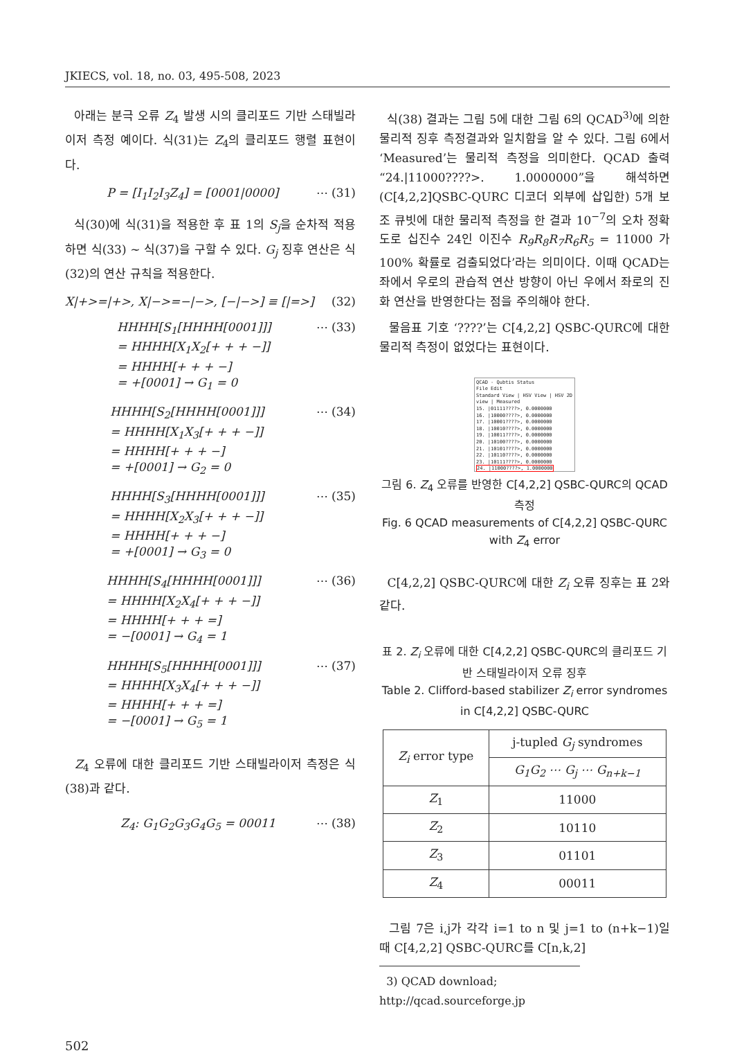JKIECS, vol. 18, no. 03, 495-508, 2023
아래는 분극 오류 Z<sub>4</sub> 발생 시의 클리포드 기반 스태빌라이저 측정 예이다. 식(31)는 Z<sub>4</sub>의 클리포드 행렬 표현이다.
P = [I<sub>1</sub>I<sub>2</sub>I<sub>3</sub>Z<sub>4</sub>] = [0001|0000] ⋯ (31)
식(30)에 식(31)을 적용한 후 표 1의 S<sub>j</sub>을 순차적 적용하면 식(33) ~ 식(37)을 구할 수 있다. G<sub>j</sub> 징후 연산은 식(32)의 연산 규칙을 적용한다.
X|+>=|+>, X|−>=−|−>, [−|−>] ≡ [|=>] (32)
HHHH[S<sub>1</sub>[HHHH[0001]]]
= HHHH[X<sub>1</sub>X<sub>2</sub>[+ + + −]]
= HHHH[+ + + −]
= +[0001] → G<sub>1</sub> = 0 ⋯ (33)
HHHH[S<sub>2</sub>[HHHH[0001]]]
= HHHH[X<sub>1</sub>X<sub>3</sub>[+ + + −]]
= HHHH[+ + + −]
= +[0001] → G<sub>2</sub> = 0 ⋯ (34)
HHHH[S<sub>3</sub>[HHHH[0001]]]
= HHHH[X<sub>2</sub>X<sub>3</sub>[+ + + −]]
= HHHH[+ + + −]
= +[0001] → G<sub>3</sub> = 0 ⋯ (35)
HHHH[S<sub>4</sub>[HHHH[0001]]]
= HHHH[X<sub>2</sub>X<sub>4</sub>[+ + + −]]
= HHHH[+ + + =]
= −[0001] → G<sub>4</sub> = 1 ⋯ (36)
HHHH[S<sub>5</sub>[HHHH[0001]]]
= HHHH[X<sub>3</sub>X<sub>4</sub>[+ + + −]]
= HHHH[+ + + =]
= −[0001] → G<sub>5</sub> = 1 ⋯ (37)
Z<sub>4</sub> 오류에 대한 클리포드 기반 스태빌라이저 측정은 식(38)과 같다.
Z<sub>4</sub>: G<sub>1</sub>G<sub>2</sub>G<sub>3</sub>G<sub>4</sub>G<sub>5</sub> = 00011 ⋯ (38)
식(38) 결과는 그림 5에 대한 그림 6의 QCAD<sup>3)</sup>에 의한 물리적 징후 측정결과와 일치함을 알 수 있다. 그림 6에서 ‘Measured’는 물리적 측정을 의미한다. QCAD 출력 “24.|11000????>. 1.0000000”을 해석하면 (C[4,2,2]QSBC-QURC 디코더 외부에 삽입한) 5개 보조 큐빗에 대한 물리적 측정을 한 결과 10<sup>−7</sup>의 오차 정확도로 십진수 24인 이진수 R<sub>9</sub>R<sub>8</sub>R<sub>7</sub>R<sub>6</sub>R<sub>5</sub> = 11000 가 100% 확률로 검출되었다’라는 의미이다. 이때 QCAD는 좌에서 우로의 관습적 연산 방향이 아닌 우에서 좌로의 진화 연산을 반영한다는 점을 주의해야 한다.
물음표 기호 ‘????’는 C[4,2,2] QSBC-QURC에 대한 물리적 측정이 없었다는 표현이다.
QCAD - Qubtis Status
File Edit
Standard View | HSV View | HSV 2D view | Measured
15. |01111????>, 0.0000000
16. |10000????>, 0.0000000
17. |10001????>, 0.0000000
18. |10010????>, 0.0000000
19. |10011????>, 0.0000000
20. |10100????>, 0.0000000
21. |10101????>, 0.0000000
22. |10110????>, 0.0000000
23. |10111????>, 0.0000000
24. |11000????>, 1.0000000
그림 6. Z<sub>4</sub> 오류를 반영한 C[4,2,2] QSBC-QURC의 QCAD 측정
Fig. 6 QCAD measurements of C[4,2,2] QSBC-QURC with Z<sub>4</sub> error
C[4,2,2] QSBC-QURC에 대한 Z<sub>i</sub> 오류 징후는 표 2와 같다.
표 2. Z<sub>i</sub> 오류에 대한 C[4,2,2] QSBC-QURC의 클리포드 기반 스태빌라이저 오류 징후
Table 2. Clifford-based stabilizer Z<sub>i</sub> error syndromes in C[4,2,2] QSBC-QURC
| Z<sub>i</sub> error type | j-tupled G<sub>j</sub> syndromes |
| --- | --- |
| | G<sub>1</sub>G<sub>2</sub> ⋯ G<sub>j</sub> ⋯ G<sub>n+k−1</sub> |
| Z<sub>1</sub> | 11000 |
| Z<sub>2</sub> | 10110 |
| Z<sub>3</sub> | 01101 |
| Z<sub>4</sub> | 00011 |
그림 7은 i,j가 각각 i=1 to n 및 j=1 to (n+k−1)일 때 C[4,2,2] QSBC-QURC를 C[n,k,2]
3) QCAD download; http://qcad.sourceforge.jp
502